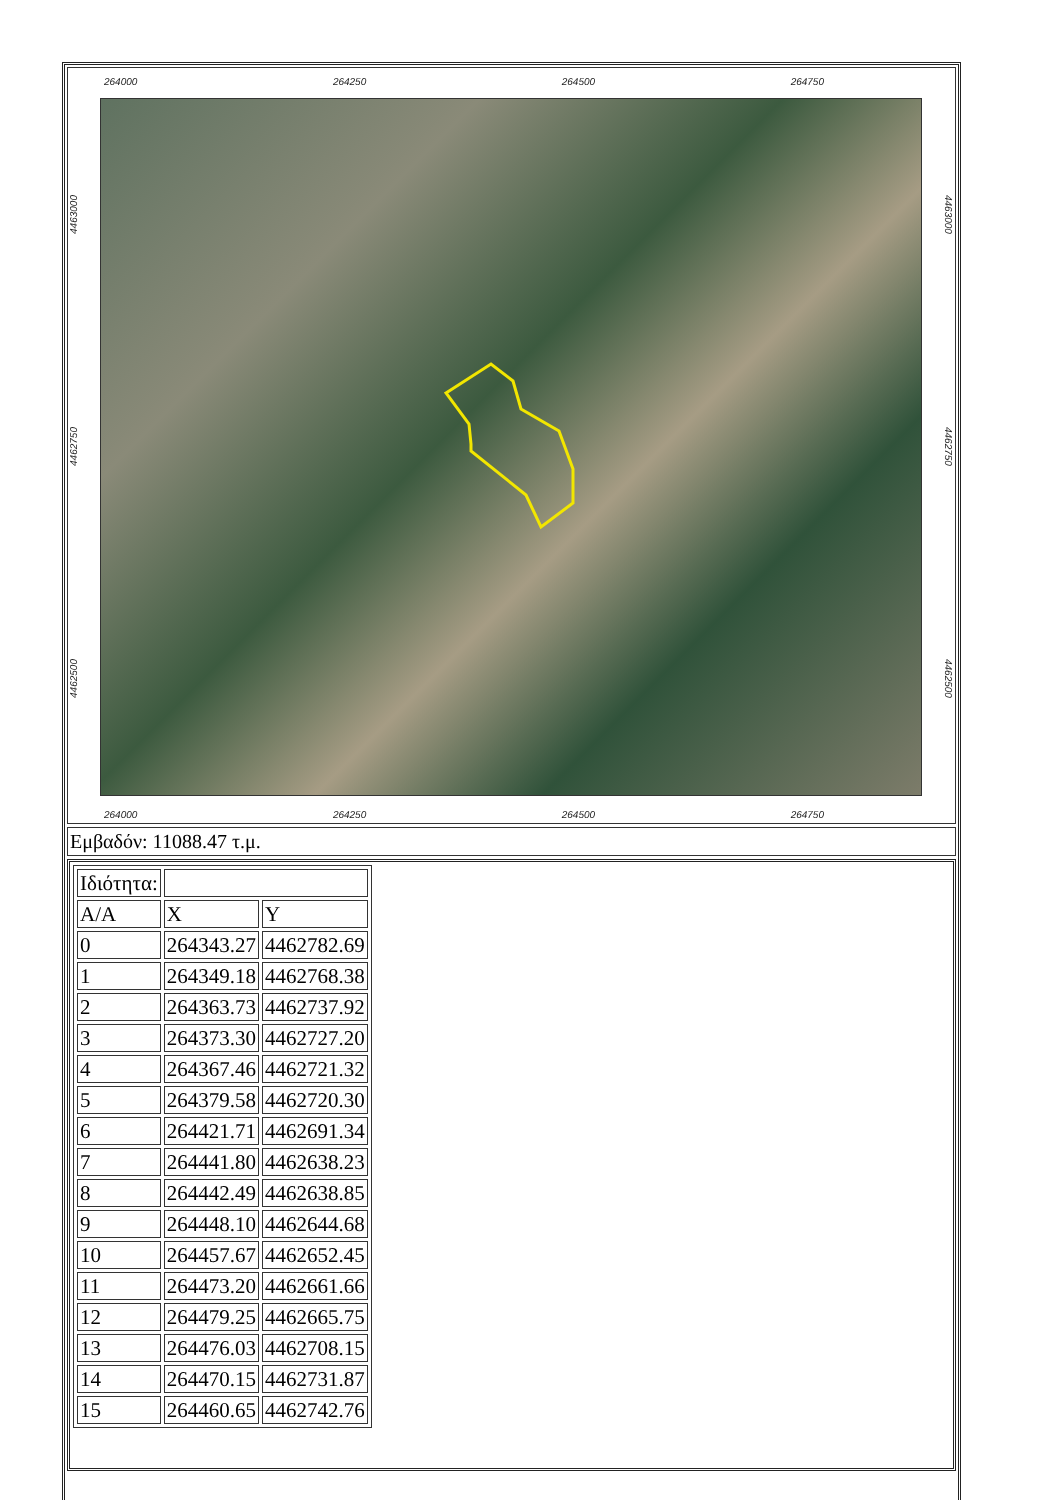264000 264250 264500 264750
4463000
4462750
4462500
4463000
4462750
4462500
264000 264250 264500 264750
Εμβαδόν: 11088.47 τ.μ.
| Ιδιότητα: | | |
| Α/Α | X | Y |
| 0 | 264343.27 | 4462782.69 |
| 1 | 264349.18 | 4462768.38 |
| 2 | 264363.73 | 4462737.92 |
| 3 | 264373.30 | 4462727.20 |
| 4 | 264367.46 | 4462721.32 |
| 5 | 264379.58 | 4462720.30 |
| 6 | 264421.71 | 4462691.34 |
| 7 | 264441.80 | 4462638.23 |
| 8 | 264442.49 | 4462638.85 |
| 9 | 264448.10 | 4462644.68 |
| 10 | 264457.67 | 4462652.45 |
| 11 | 264473.20 | 4462661.66 |
| 12 | 264479.25 | 4462665.75 |
| 13 | 264476.03 | 4462708.15 |
| 14 | 264470.15 | 4462731.87 |
| 15 | 264460.65 | 4462742.76 |